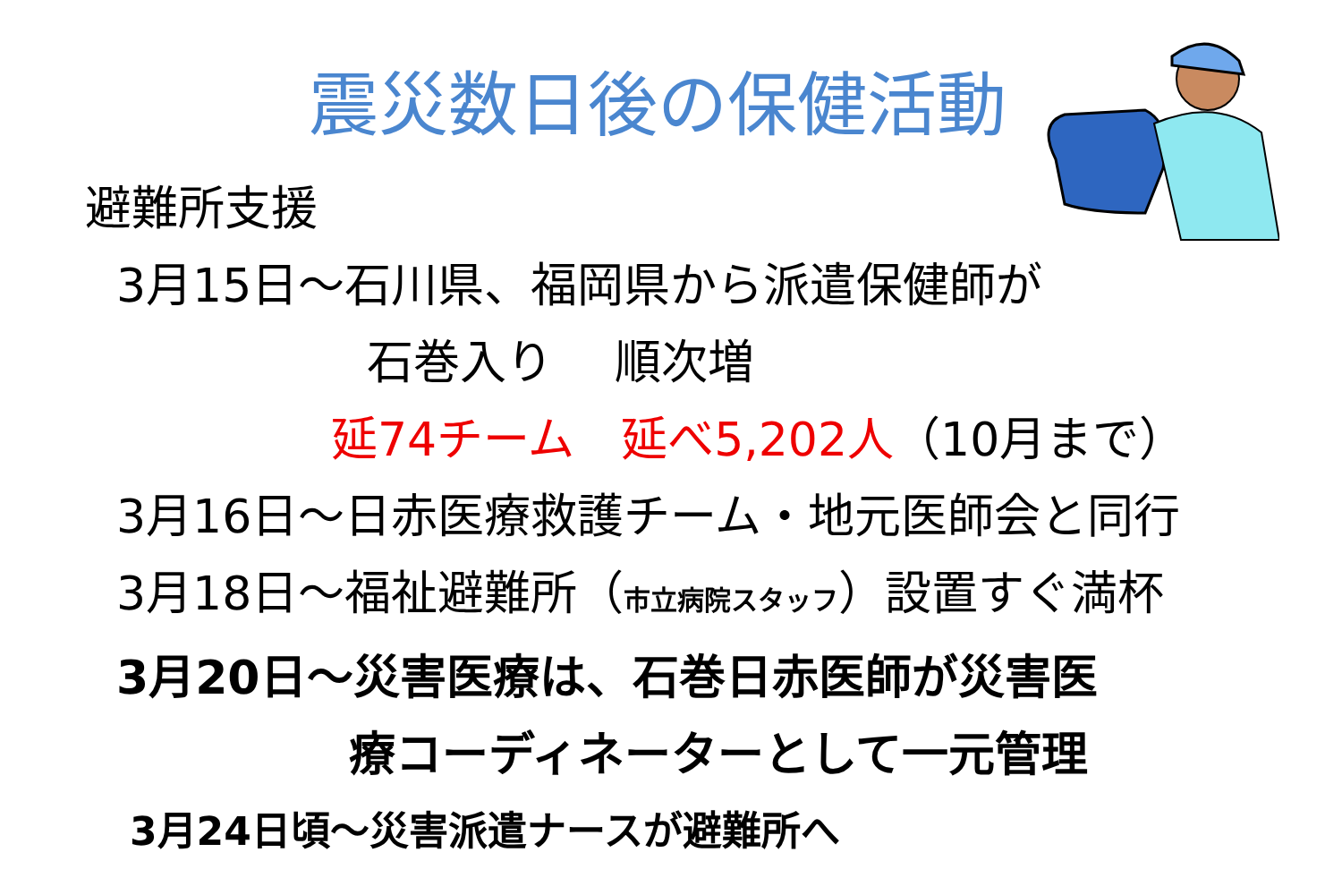震災数日後の保健活動
避難所支援
3月15日～石川県、福岡県から派遣保健師が
石巻入り　 順次増
延74チーム　延べ5,202人（10月まで）
3月16日～日赤医療救護チーム・地元医師会と同行
3月18日～福祉避難所（市立病院スタッフ）設置すぐ満杯
3月20日～災害医療は、石巻日赤医師が災害医
療コーディネーターとして一元管理
3月24日頃～災害派遣ナースが避難所へ